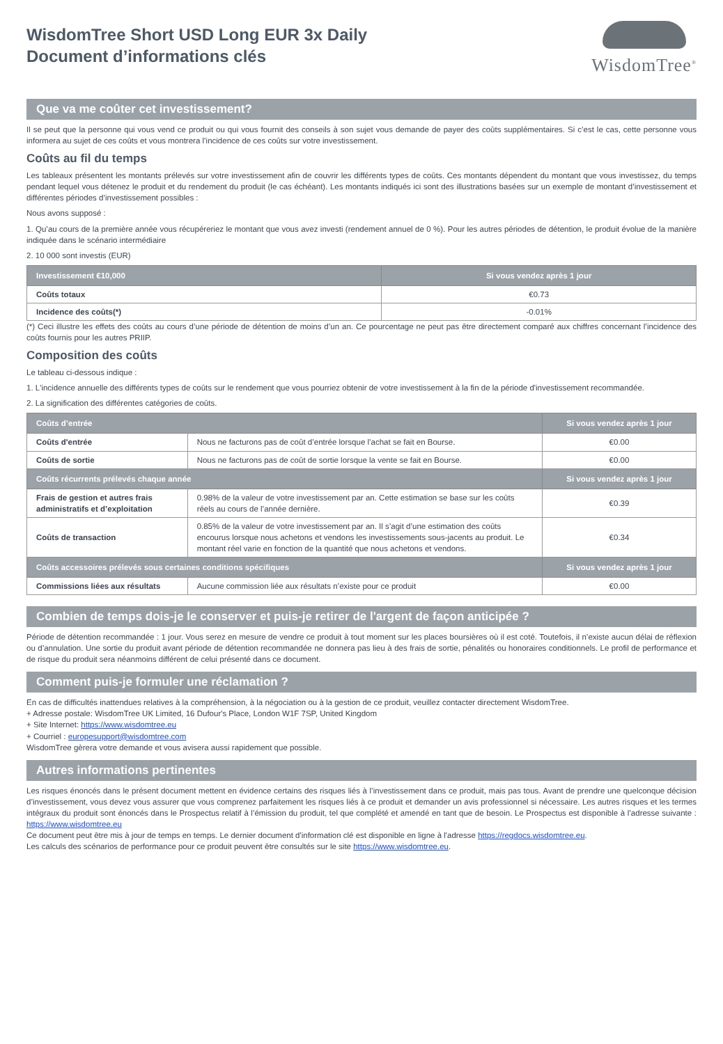WisdomTree Short USD Long EUR 3x Daily
Document d’informations clés
WisdomTree<sup>®</sup>
Que va me coûter cet investissement?
Il se peut que la personne qui vous vend ce produit ou qui vous fournit des conseils à son sujet vous demande de payer des coûts supplémentaires. Si c’est le cas, cette personne vous informera au sujet de ces coûts et vous montrera l’incidence de ces coûts sur votre investissement.
Coûts au fil du temps
Les tableaux présentent les montants prélevés sur votre investissement afin de couvrir les différents types de coûts. Ces montants dépendent du montant que vous investissez, du temps pendant lequel vous détenez le produit et du rendement du produit (le cas échéant). Les montants indiqués ici sont des illustrations basées sur un exemple de montant d’investissement et différentes périodes d’investissement possibles :
Nous avons supposé :
1. Qu’au cours de la première année vous récupéreriez le montant que vous avez investi (rendement annuel de 0 %). Pour les autres périodes de détention, le produit évolue de la manière indiquée dans le scénario intermédiaire
2. 10 000 sont investis (EUR)
| Investissement €10,000 | Si vous vendez après 1 jour |
| --- | --- |
| Coûts totaux | €0.73 |
| Incidence des coûts(*) | -0.01% |
(*) Ceci illustre les effets des coûts au cours d’une période de détention de moins d’un an. Ce pourcentage ne peut pas être directement comparé aux chiffres concernant l’incidence des coûts fournis pour les autres PRIIP.
Composition des coûts
Le tableau ci-dessous indique :
1. L'incidence annuelle des différents types de coûts sur le rendement que vous pourriez obtenir de votre investissement à la fin de la période d'investissement recommandée.
2. La signification des différentes catégories de coûts.
| Coûts d’entrée | | Si vous vendez après 1 jour |
| --- | --- | --- |
| Coûts d'entrée | Nous ne facturons pas de coût d’entrée lorsque l’achat se fait en Bourse. | €0.00 |
| Coûts de sortie | Nous ne facturons pas de coût de sortie lorsque la vente se fait en Bourse. | €0.00 |
| Coûts récurrents prélevés chaque année | | Si vous vendez après 1 jour |
| Frais de gestion et autres frais administratifs et d’exploitation | 0.98% de la valeur de votre investissement par an. Cette estimation se base sur les coûts réels au cours de l’année dernière. | €0.39 |
| Coûts de transaction | 0.85% de la valeur de votre investissement par an. Il s’agit d’une estimation des coûts encourus lorsque nous achetons et vendons les investissements sous-jacents au produit. Le montant réel varie en fonction de la quantité que nous achetons et vendons. | €0.34 |
| Coûts accessoires prélevés sous certaines conditions spécifiques | | Si vous vendez après 1 jour |
| Commissions liées aux résultats | Aucune commission liée aux résultats n’existe pour ce produit | €0.00 |
Combien de temps dois-je le conserver et puis-je retirer de l'argent de façon anticipée ?
Période de détention recommandée : 1 jour. Vous serez en mesure de vendre ce produit à tout moment sur les places boursières où il est coté. Toutefois, il n’existe aucun délai de réflexion ou d’annulation. Une sortie du produit avant période de détention recommandée ne donnera pas lieu à des frais de sortie, pénalités ou honoraires conditionnels. Le profil de performance et de risque du produit sera néanmoins différent de celui présenté dans ce document.
Comment puis-je formuler une réclamation ?
En cas de difficultés inattendues relatives à la compréhension, à la négociation ou à la gestion de ce produit, veuillez contacter directement WisdomTree.
+ Adresse postale: WisdomTree UK Limited, 16 Dufour's Place, London W1F 7SP, United Kingdom
+ Site Internet: https://www.wisdomtree.eu
+ Courriel : europesupport@wisdomtree.com
WisdomTree gèrera votre demande et vous avisera aussi rapidement que possible.
Autres informations pertinentes
Les risques énoncés dans le présent document mettent en évidence certains des risques liés à l’investissement dans ce produit, mais pas tous. Avant de prendre une quelconque décision d’investissement, vous devez vous assurer que vous comprenez parfaitement les risques liés à ce produit et demander un avis professionnel si nécessaire. Les autres risques et les termes intégraux du produit sont énoncés dans le Prospectus relatif à l’émission du produit, tel que complété et amendé en tant que de besoin. Le Prospectus est disponible à l’adresse suivante : https://www.wisdomtree.eu
Ce document peut être mis à jour de temps en temps. Le dernier document d'information clé est disponible en ligne à l'adresse https://regdocs.wisdomtree.eu.
Les calculs des scénarios de performance pour ce produit peuvent être consultés sur le site https://www.wisdomtree.eu.